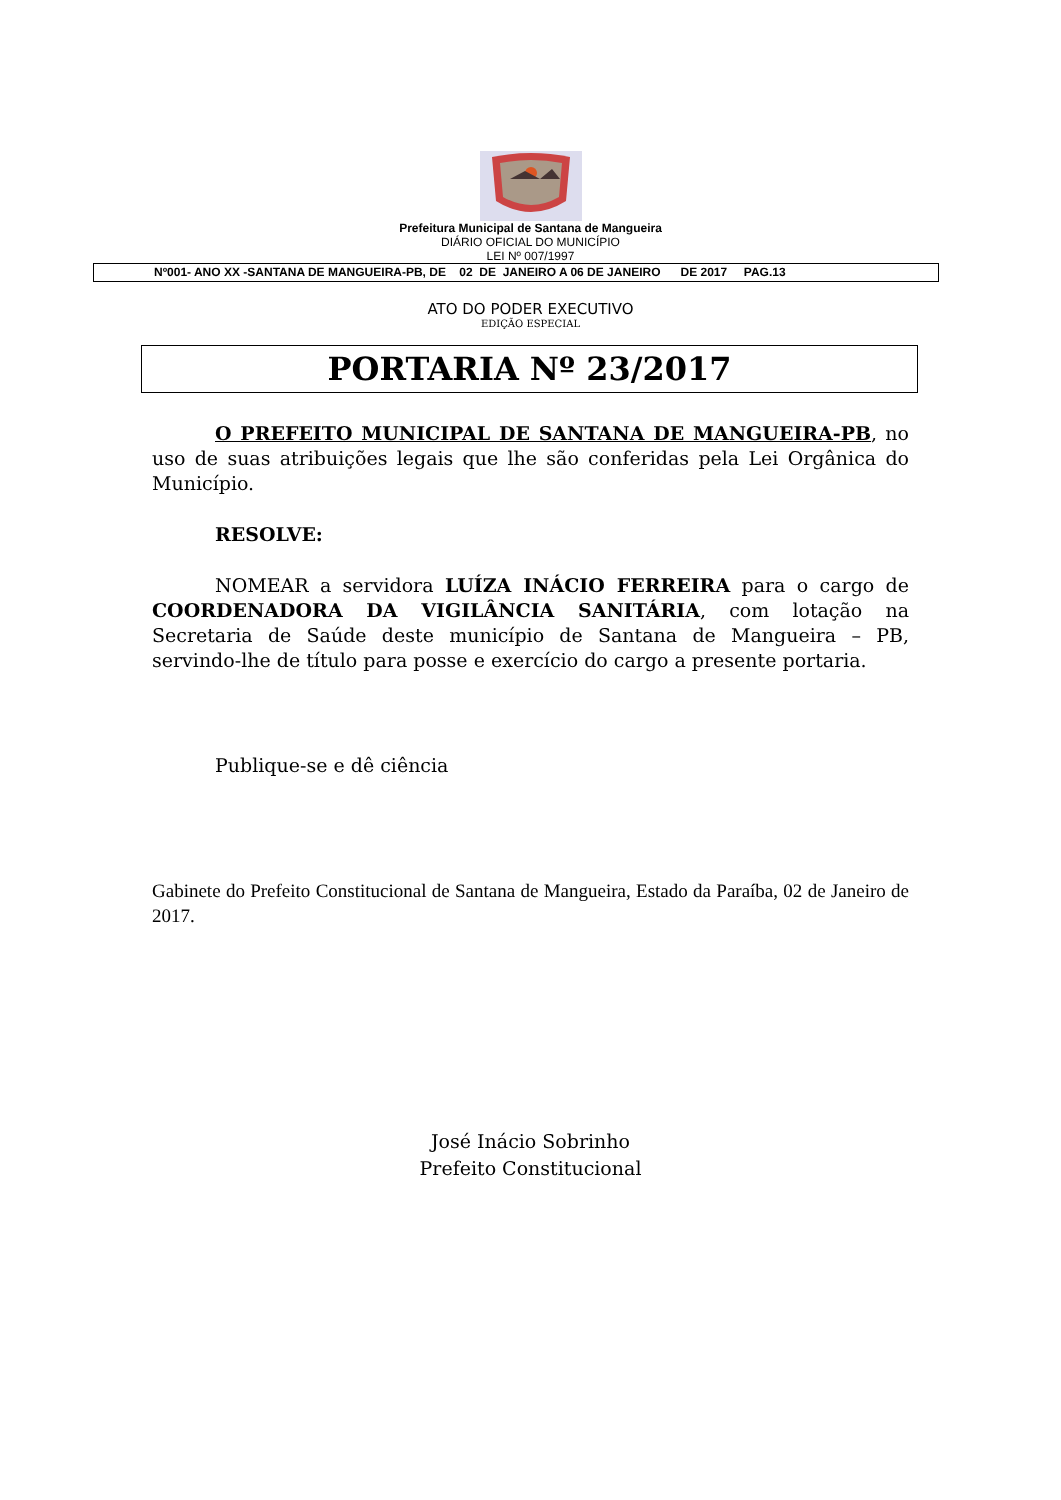Prefeitura Municipal de Santana de Mangueira
DIÁRIO OFICIAL DO MUNICÍPIO
LEI Nº 007/1997
Nº001- ANO XX -SANTANA DE MANGUEIRA-PB, DE 02 DE JANEIRO A 06 DE JANEIRO DE 2017 PAG.13
ATO DO PODER EXECUTIVO
EDIÇÃO ESPECIAL
PORTARIA Nº 23/2017
O PREFEITO MUNICIPAL DE SANTANA DE MANGUEIRA-PB, no uso de suas atribuições legais que lhe são conferidas pela Lei Orgânica do Município.
RESOLVE:
NOMEAR a servidora LUÍZA INÁCIO FERREIRA para o cargo de COORDENADORA DA VIGILÂNCIA SANITÁRIA, com lotação na Secretaria de Saúde deste município de Santana de Mangueira – PB, servindo-lhe de título para posse e exercício do cargo a presente portaria.
Publique-se e dê ciência
Gabinete do Prefeito Constitucional de Santana de Mangueira, Estado da Paraíba, 02 de Janeiro de 2017.
José Inácio Sobrinho
Prefeito Constitucional